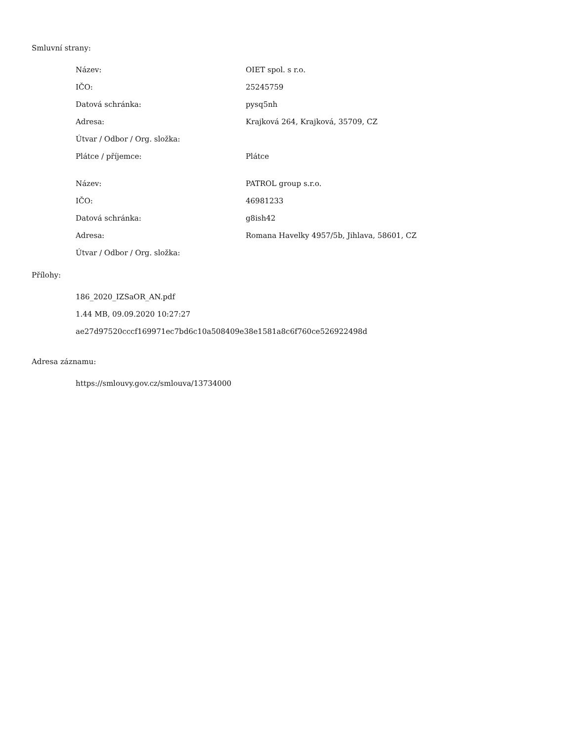Smluvní strany:
| Název: | OIET spol. s r.o. |
| IČO: | 25245759 |
| Datová schránka: | pysq5nh |
| Adresa: | Krajková 264, Krajková, 35709, CZ |
| Útvar / Odbor / Org. složka: | |
| Plátce / příjemce: | Plátce |
| Název: | PATROL group s.r.o. |
| IČO: | 46981233 |
| Datová schránka: | g8ish42 |
| Adresa: | Romana Havelky 4957/5b, Jihlava, 58601, CZ |
| Útvar / Odbor / Org. složka: | |
Přílohy:
186_2020_IZSaOR_AN.pdf
1.44 MB, 09.09.2020 10:27:27
ae27d97520cccf169971ec7bd6c10a508409e38e1581a8c6f760ce526922498d
Adresa záznamu:
https://smlouvy.gov.cz/smlouva/13734000